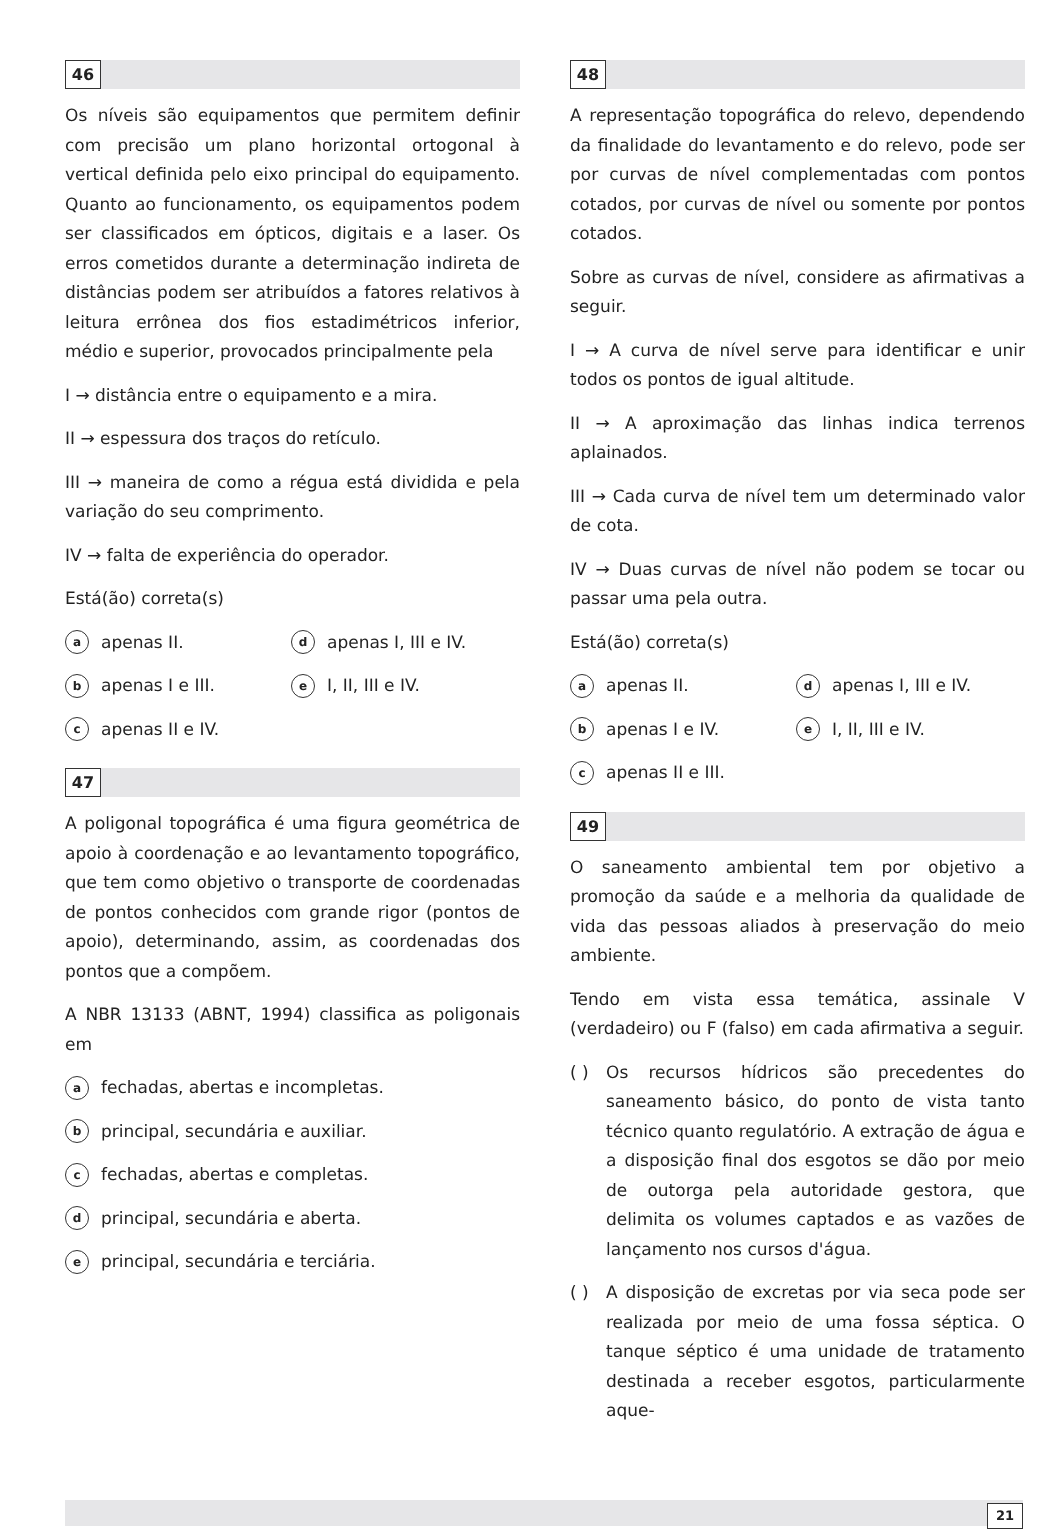46
Os níveis são equipamentos que permitem definir com precisão um plano horizontal ortogonal à vertical definida pelo eixo principal do equipamento. Quanto ao funcionamento, os equipamentos podem ser classificados em ópticos, digitais e a laser. Os erros cometidos durante a determinação indireta de distâncias podem ser atribuídos a fatores relativos à leitura errônea dos fios estadimétricos inferior, médio e superior, provocados principalmente pela
I → distância entre o equipamento e a mira.
II → espessura dos traços do retículo.
III → maneira de como a régua está dividida e pela variação do seu comprimento.
IV → falta de experiência do operador.
Está(ão) correta(s)
aapenas II.
dapenas I, III e IV.
bapenas I e III.
e I, II, III e IV.
capenas II e IV.
47
A poligonal topográfica é uma figura geométrica de apoio à coordenação e ao levantamento topográfico, que tem como objetivo o transporte de coordenadas de pontos conhecidos com grande rigor (pontos de apoio), determinando, assim, as coordenadas dos pontos que a compõem.
A NBR 13133 (ABNT, 1994) classifica as poligonais em
afechadas, abertas e incompletas.
bprincipal, secundária e auxiliar.
cfechadas, abertas e completas.
dprincipal, secundária e aberta.
eprincipal, secundária e terciária.
48
A representação topográfica do relevo, dependendo da finalidade do levantamento e do relevo, pode ser por curvas de nível complementadas com pontos cotados, por curvas de nível ou somente por pontos cotados.
Sobre as curvas de nível, considere as afirmativas a seguir.
I → A curva de nível serve para identificar e unir todos os pontos de igual altitude.
II → A aproximação das linhas indica terrenos aplainados.
III → Cada curva de nível tem um determinado valor de cota.
IV → Duas curvas de nível não podem se tocar ou passar uma pela outra.
Está(ão) correta(s)
aapenas II.
dapenas I, III e IV.
bapenas I e IV.
e I, II, III e IV.
capenas II e III.
49
O saneamento ambiental tem por objetivo a promoção da saúde e a melhoria da qualidade de vida das pessoas aliados à preservação do meio ambiente.
Tendo em vista essa temática, assinale V (verdadeiro) ou F (falso) em cada afirmativa a seguir.
( ) Os recursos hídricos são precedentes do saneamento básico, do ponto de vista tanto técnico quanto regulatório. A extração de água e a disposição final dos esgotos se dão por meio de outorga pela autoridade gestora, que delimita os volumes captados e as vazões de lançamento nos cursos d'água.
( ) A disposição de excretas por via seca pode ser realizada por meio de uma fossa séptica. O tanque séptico é uma unidade de tratamento destinada a receber esgotos, particularmente aque-
21